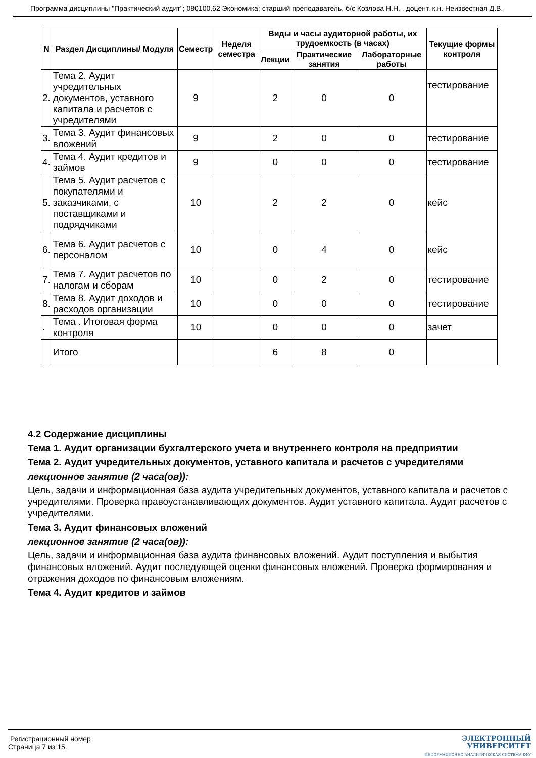Программа дисциплины "Практический аудит"; 080100.62 Экономика; старший преподаватель, б/с Козлова Н.Н. , доцент, к.н. Неизвестная Д.В.
| N | Раздел Дисциплины/ Модуля | Семестр | Неделя семестра | Виды и часы аудиторной работы, их трудоемкость (в часах) | | | Текущие формы контроля |
| --- | --- | --- | --- | --- | --- | --- | --- |
| | | | | Лекции | Практические занятия | Лабораторные работы | |
| 2. | Тема 2. Аудит учредительных документов, уставного капитала и расчетов с учредителями | 9 | | 2 | 0 | 0 | тестирование |
| 3. | Тема 3. Аудит финансовых вложений | 9 | | 2 | 0 | 0 | тестирование |
| 4. | Тема 4. Аудит кредитов и займов | 9 | | 0 | 0 | 0 | тестирование |
| 5. | Тема 5. Аудит расчетов с покупателями и заказчиками, с поставщиками и подрядчиками | 10 | | 2 | 2 | 0 | кейс |
| 6. | Тема 6. Аудит расчетов с персоналом | 10 | | 0 | 4 | 0 | кейс |
| 7. | Тема 7. Аудит расчетов по налогам и сборам | 10 | | 0 | 2 | 0 | тестирование |
| 8. | Тема 8. Аудит доходов и расходов организации | 10 | | 0 | 0 | 0 | тестирование |
| . | Тема . Итоговая форма контроля | 10 | | 0 | 0 | 0 | зачет |
| | Итого | | | 6 | 8 | 0 | |
4.2 Содержание дисциплины
Тема 1. Аудит организации бухгалтерского учета и внутреннего контроля на предприятии
Тема 2. Аудит учредительных документов, уставного капитала и расчетов с учредителями
лекционное занятие (2 часа(ов)):
Цель, задачи и информационная база аудита учредительных документов, уставного капитала и расчетов с учредителями. Проверка правоустанавливающих документов. Аудит уставного капитала. Аудит расчетов с учредителями.
Тема 3. Аудит финансовых вложений
лекционное занятие (2 часа(ов)):
Цель, задачи и информационная база аудита финансовых вложений. Аудит поступления и выбытия финансовых вложений. Аудит последующей оценки финансовых вложений. Проверка формирования и отражения доходов по финансовым вложениям.
Тема 4. Аудит кредитов и займов
Регистрационный номер
Страница 7 из 15.
ЭЛЕКТРОННЫЙ
УНИВЕРСИТЕТ
ИНФОРМАЦИОННО АНАЛИТИЧЕСКАЯ СИСТЕМА КФУ